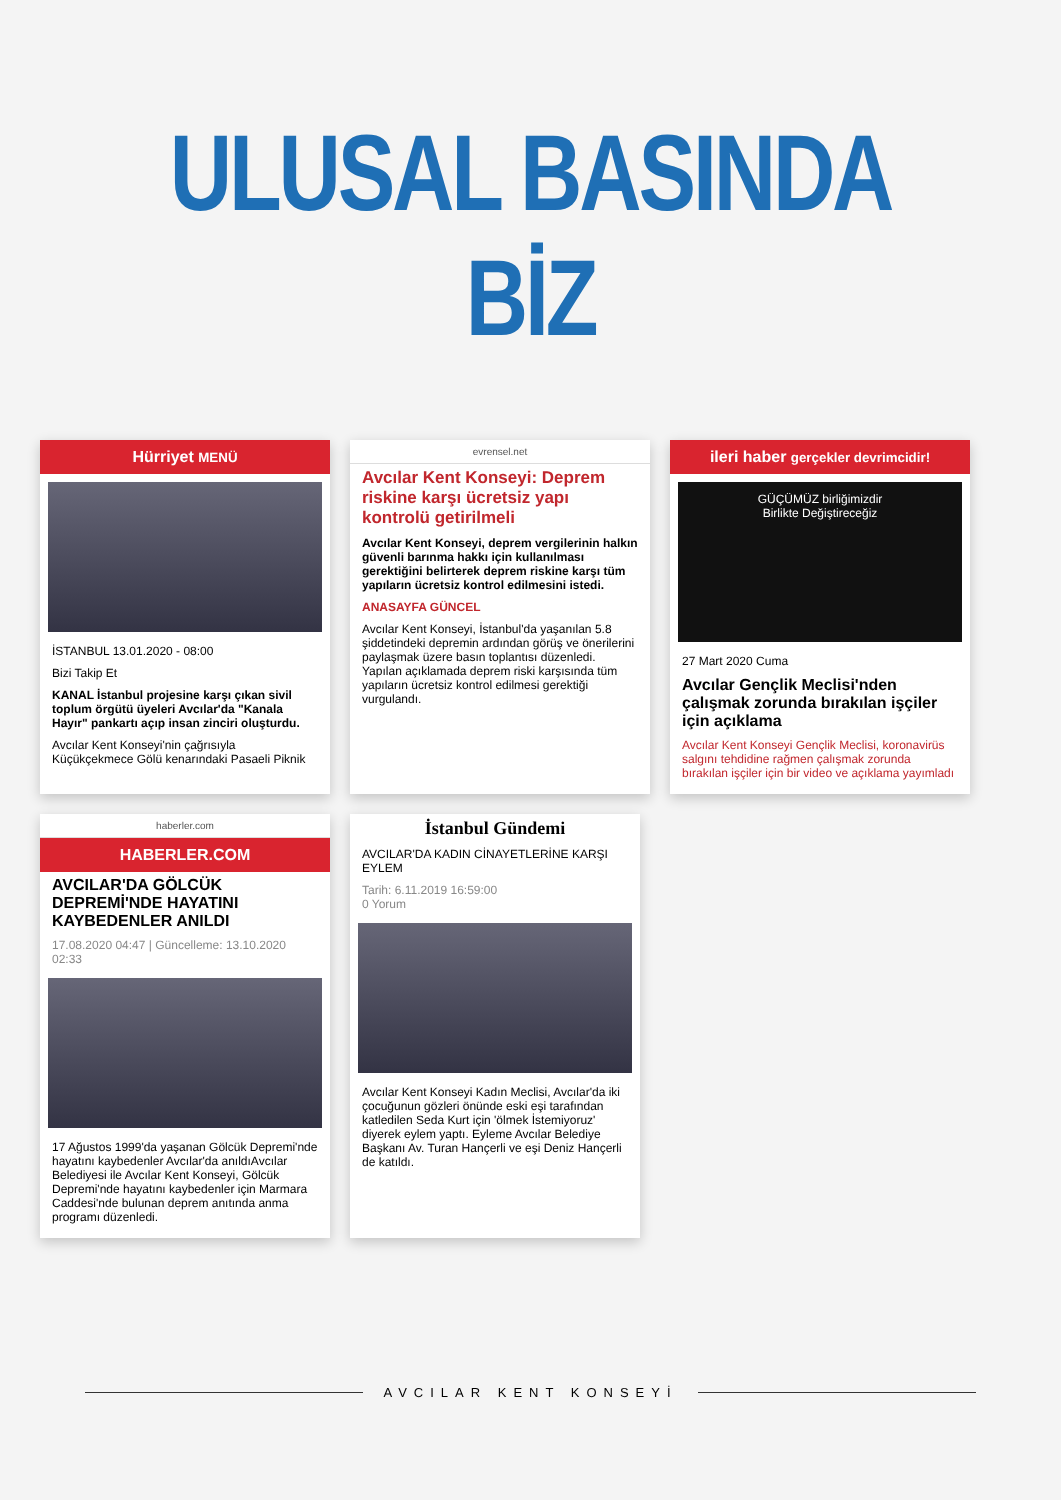ULUSAL BASINDA BİZ
Hürriyet MENÜ
İSTANBUL 13.01.2020 - 08:00
Bizi Takip Et
KANAL İstanbul projesine karşı çıkan sivil toplum örgütü üyeleri Avcılar'da "Kanala Hayır" pankartı açıp insan zinciri oluşturdu.
Avcılar Kent Konseyi'nin çağrısıyla Küçükçekmece Gölü kenarındaki Pasaeli Piknik
evrensel.net
Avcılar Kent Konseyi: Deprem riskine karşı ücretsiz yapı kontrolü getirilmeli
Avcılar Kent Konseyi, deprem vergilerinin halkın güvenli barınma hakkı için kullanılması gerektiğini belirterek deprem riskine karşı tüm yapıların ücretsiz kontrol edilmesini istedi.
ANASAYFA GÜNCEL
Avcılar Kent Konseyi, İstanbul'da yaşanılan 5.8 şiddetindeki depremin ardından görüş ve önerilerini paylaşmak üzere basın toplantısı düzenledi. Yapılan açıklamada deprem riski karşısında tüm yapıların ücretsiz kontrol edilmesi gerektiği vurgulandı.
ileri haber gerçekler devrimcidir!
GÜÇÜMÜZ birliğimizdir
Birlikte Değiştireceğiz
27 Mart 2020 Cuma
Avcılar Gençlik Meclisi'nden çalışmak zorunda bırakılan işçiler için açıklama
Avcılar Kent Konseyi Gençlik Meclisi, koronavirüs salgını tehdidine rağmen çalışmak zorunda bırakılan işçiler için bir video ve açıklama yayımladı
haberler.com
HABERLER.COM
AVCILAR'DA GÖLCÜK DEPREMİ'NDE HAYATINI KAYBEDENLER ANILDI
17.08.2020 04:47 | Güncelleme: 13.10.2020 02:33
17 Ağustos 1999'da yaşanan Gölcük Depremi'nde hayatını kaybedenler Avcılar'da anıldıAvcılar Belediyesi ile Avcılar Kent Konseyi, Gölcük Depremi'nde hayatını kaybedenler için Marmara Caddesi'nde bulunan deprem anıtında anma programı düzenledi.
İstanbul Gündemi
AVCILAR'DA KADIN CİNAYETLERİNE KARŞI EYLEM
Tarih: 6.11.2019 16:59:00
0 Yorum
Avcılar Kent Konseyi Kadın Meclisi, Avcılar'da iki çocuğunun gözleri önünde eski eşi tarafından katledilen Seda Kurt için 'ölmek İstemiyoruz' diyerek eylem yaptı. Eyleme Avcılar Belediye Başkanı Av. Turan Hançerli ve eşi Deniz Hançerli de katıldı.
AVCILAR KENT KONSEYİ